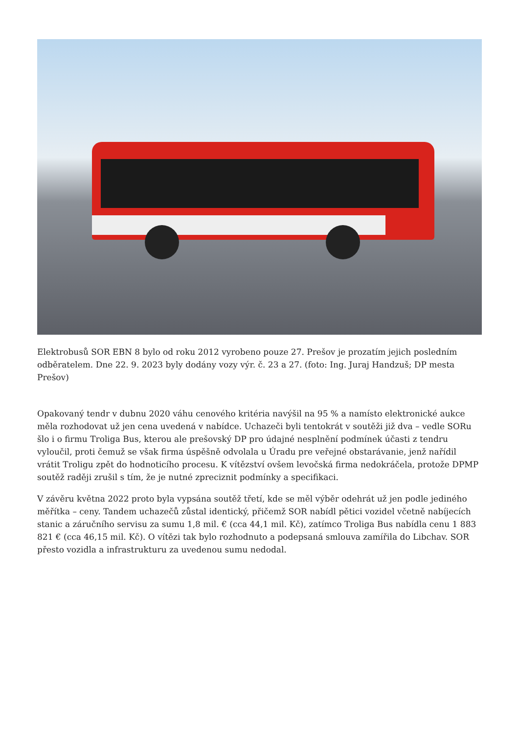Elektrobusů SOR EBN 8 bylo od roku 2012 vyrobeno pouze 27. Prešov je prozatím jejich posledním odběratelem. Dne 22. 9. 2023 byly dodány vozy výr. č. 23 a 27. (foto: Ing. Juraj Handzuš; DP mesta Prešov)
Opakovaný tendr v dubnu 2020 váhu cenového kritéria navýšil na 95 % a namísto elektronické aukce měla rozhodovat už jen cena uvedená v nabídce. Uchazeči byli tentokrát v soutěži již dva – vedle SORu šlo i o firmu Troliga Bus, kterou ale prešovský DP pro údajné nesplnění podmínek účasti z tendru vyloučil, proti čemuž se však firma úspěšně odvolala u Úradu pre veřejné obstarávanie, jenž nařídil vrátit Troligu zpět do hodnoticího procesu. K vítězství ovšem levočská firma nedokráčela, protože DPMP soutěž raději zrušil s tím, že je nutné zpreciznit podmínky a specifikaci.
V závěru května 2022 proto byla vypsána soutěž třetí, kde se měl výběr odehrát už jen podle jediného měřítka – ceny. Tandem uchazečů zůstal identický, přičemž SOR nabídl pětici vozidel včetně nabíjecích stanic a záručního servisu za sumu 1,8 mil. € (cca 44,1 mil. Kč), zatímco Troliga Bus nabídla cenu 1 883 821 € (cca 46,15 mil. Kč). O vítězi tak bylo rozhodnuto a podepsaná smlouva zamířila do Libchav. SOR přesto vozidla a infrastrukturu za uvedenou sumu nedodal.